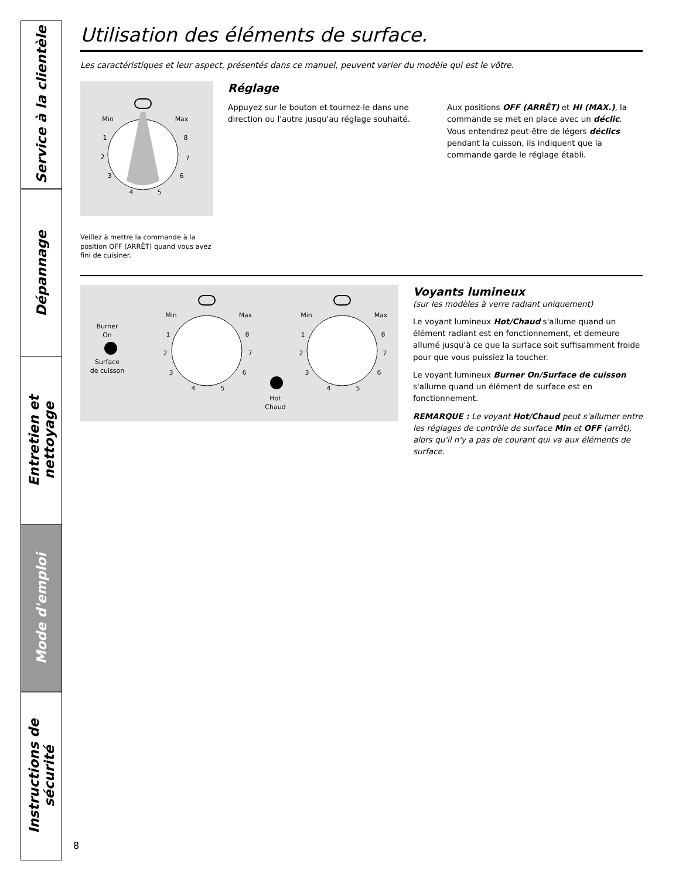Service à la clientèle
Dépannage
Entretien et nettoyage
Mode d'emploi
Instructions de sécurité
Utilisation des éléments de surface.
Les caractéristiques et leur aspect, présentés dans ce manuel, peuvent varier du modèle qui est le vôtre.
Min
Max
1
8
2
7
3
6
4
5
Veillez à mettre la commande à la position OFF (ARRÊT) quand vous avez fini de cuisiner.
Réglage
Appuyez sur le bouton et tournez-le dans une direction ou l'autre jusqu'au réglage souhaité.
Aux positions OFF (ARRÊT) et HI (MAX.), la commande se met en place avec un déclic. Vous entendrez peut-être de légers déclics pendant la cuisson, ils indiquent que la commande garde le réglage établi.
Burner
On
Surface
de cuisson
Min
Max
1
8
2
7
3
6
4
5
Hot
Chaud
Min
Max
1
8
2
7
3
6
4
5
Voyants lumineux
(sur les modèles à verre radiant uniquement)
Le voyant lumineux Hot/Chaud s'allume quand un élément radiant est en fonctionnement, et demeure allumé jusqu'à ce que la surface soit suffisamment froide pour que vous puissiez la toucher.
Le voyant lumineux Burner On/Surface de cuisson s'allume quand un élément de surface est en fonctionnement.
REMARQUE : Le voyant Hot/Chaud peut s'allumer entre les réglages de contrôle de surface Min et OFF (arrêt), alors qu'il n'y a pas de courant qui va aux éléments de surface.
8